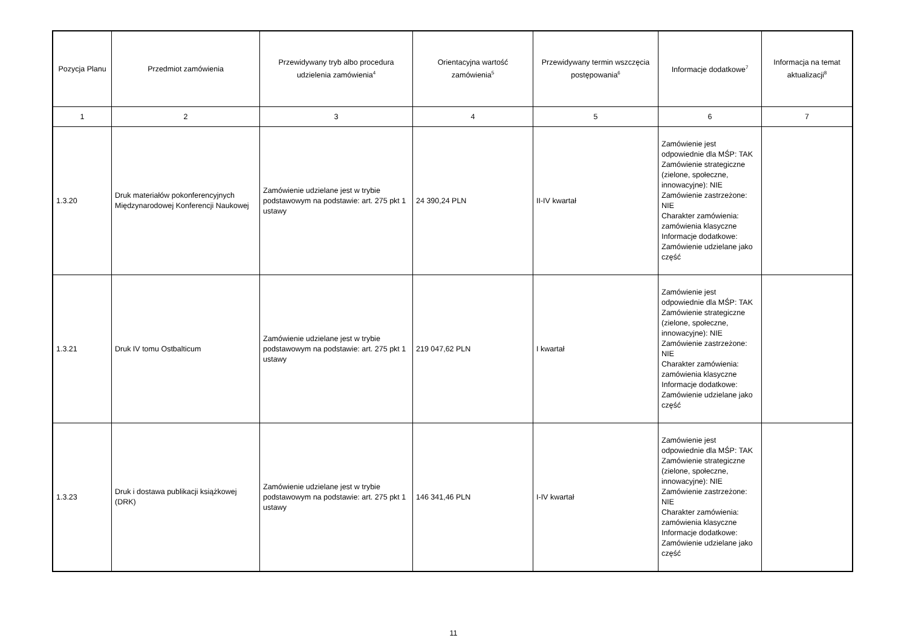| Pozycja Planu | Przedmiot zamówienia | Przewidywany tryb albo procedura udzielenia zamówienia<sup>4</sup> | Orientacyjna wartość zamówienia<sup>5</sup> | Przewidywany termin wszczęcia postępowania<sup>6</sup> | Informacje dodatkowe<sup>7</sup> | Informacja na temat aktualizacji<sup>8</sup> |
| --- | --- | --- | --- | --- | --- | --- |
| 1 | 2 | 3 | 4 | 5 | 6 | 7 |
| 1.3.20 | Druk materiałów pokonferencyjnych Międzynarodowej Konferencji Naukowej | Zamówienie udzielane jest w trybie podstawowym na podstawie: art. 275 pkt 1 ustawy | 24 390,24 PLN | II-IV kwartał | Zamówienie jest odpowiednie dla MŚP: TAK Zamówienie strategiczne (zielone, społeczne, innowacyjne): NIE Zamówienie zastrzeżone: NIE Charakter zamówienia: zamówienia klasyczne Informacje dodatkowe: Zamówienie udzielane jako część | |
| 1.3.21 | Druk IV tomu Ostbalticum | Zamówienie udzielane jest w trybie podstawowym na podstawie: art. 275 pkt 1 ustawy | 219 047,62 PLN | I kwartał | Zamówienie jest odpowiednie dla MŚP: TAK Zamówienie strategiczne (zielone, społeczne, innowacyjne): NIE Zamówienie zastrzeżone: NIE Charakter zamówienia: zamówienia klasyczne Informacje dodatkowe: Zamówienie udzielane jako część | |
| 1.3.23 | Druk i dostawa publikacji książkowej (DRK) | Zamówienie udzielane jest w trybie podstawowym na podstawie: art. 275 pkt 1 ustawy | 146 341,46 PLN | I-IV kwartał | Zamówienie jest odpowiednie dla MŚP: TAK Zamówienie strategiczne (zielone, społeczne, innowacyjne): NIE Zamówienie zastrzeżone: NIE Charakter zamówienia: zamówienia klasyczne Informacje dodatkowe: Zamówienie udzielane jako część | |
11